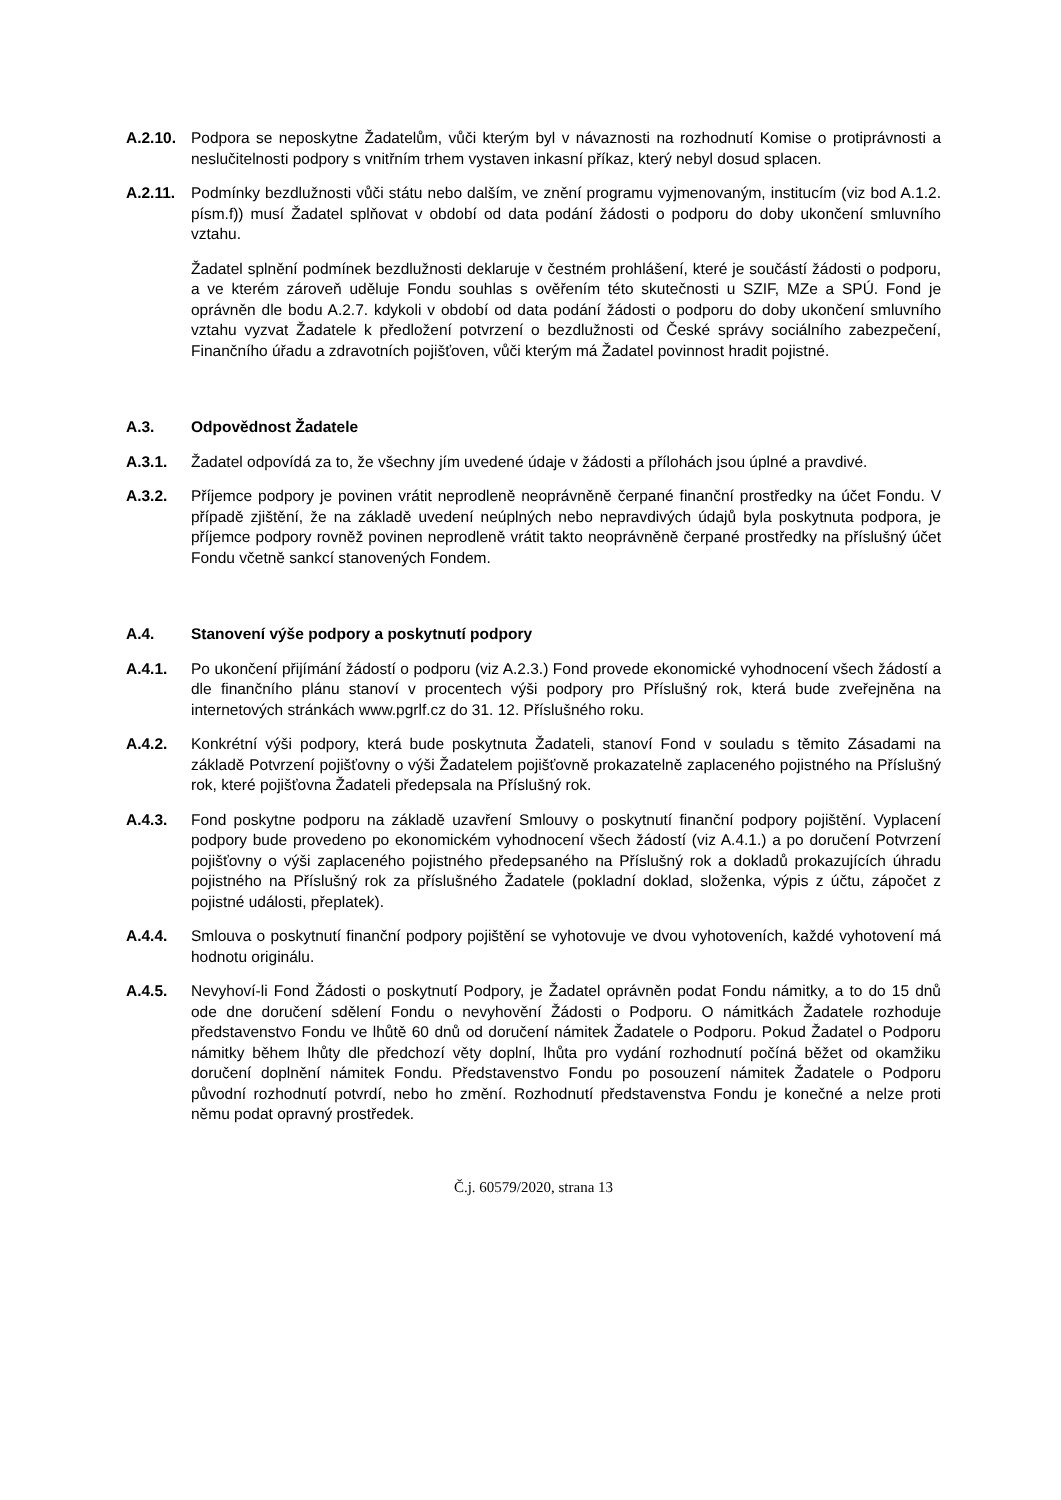A.2.10.
Podpora se neposkytne Žadatelům, vůči kterým byl v návaznosti na rozhodnutí Komise o protiprávnosti a neslučitelnosti podpory s vnitřním trhem vystaven inkasní příkaz, který nebyl dosud splacen.
A.2.11.
Podmínky bezdlužnosti vůči státu nebo dalším, ve znění programu vyjmenovaným, institucím (viz bod A.1.2. písm.f)) musí Žadatel splňovat v období od data podání žádosti o podporu do doby ukončení smluvního vztahu.
Žadatel splnění podmínek bezdlužnosti deklaruje v čestném prohlášení, které je součástí žádosti o podporu, a ve kterém zároveň uděluje Fondu souhlas s ověřením této skutečnosti u SZIF, MZe a SPÚ. Fond je oprávněn dle bodu A.2.7. kdykoli v období od data podání žádosti o podporu do doby ukončení smluvního vztahu vyzvat Žadatele k předložení potvrzení o bezdlužnosti od České správy sociálního zabezpečení, Finančního úřadu a zdravotních pojišťoven, vůči kterým má Žadatel povinnost hradit pojistné.
A.3. Odpovědnost Žadatele
A.3.1. Žadatel odpovídá za to, že všechny jím uvedené údaje v žádosti a přílohách jsou úplné a pravdivé.
A.3.2. Příjemce podpory je povinen vrátit neprodleně neoprávněně čerpané finanční prostředky na účet Fondu. V případě zjištění, že na základě uvedení neúplných nebo nepravdivých údajů byla poskytnuta podpora, je příjemce podpory rovněž povinen neprodleně vrátit takto neoprávněně čerpané prostředky na příslušný účet Fondu včetně sankcí stanovených Fondem.
A.4. Stanovení výše podpory a poskytnutí podpory
A.4.1. Po ukončení přijímání žádostí o podporu (viz A.2.3.) Fond provede ekonomické vyhodnocení všech žádostí a dle finančního plánu stanoví v procentech výši podpory pro Příslušný rok, která bude zveřejněna na internetových stránkách www.pgrlf.cz do 31. 12. Příslušného roku.
A.4.2. Konkrétní výši podpory, která bude poskytnuta Žadateli, stanoví Fond v souladu s těmito Zásadami na základě Potvrzení pojišťovny o výši Žadatelem pojišťovně prokazatelně zaplaceného pojistného na Příslušný rok, které pojišťovna Žadateli předepsala na Příslušný rok.
A.4.3. Fond poskytne podporu na základě uzavření Smlouvy o poskytnutí finanční podpory pojištění. Vyplacení podpory bude provedeno po ekonomickém vyhodnocení všech žádostí (viz A.4.1.) a po doručení Potvrzení pojišťovny o výši zaplaceného pojistného předepsaného na Příslušný rok a dokladů prokazujících úhradu pojistného na Příslušný rok za příslušného Žadatele (pokladní doklad, složenka, výpis z účtu, zápočet z pojistné události, přeplatek).
A.4.4. Smlouva o poskytnutí finanční podpory pojištění se vyhotovuje ve dvou vyhotoveních, každé vyhotovení má hodnotu originálu.
A.4.5. Nevyhoví-li Fond Žádosti o poskytnutí Podpory, je Žadatel oprávněn podat Fondu námitky, a to do 15 dnů ode dne doručení sdělení Fondu o nevyhovění Žádosti o Podporu. O námitkách Žadatele rozhoduje představenstvo Fondu ve lhůtě 60 dnů od doručení námitek Žadatele o Podporu. Pokud Žadatel o Podporu námitky během lhůty dle předchozí věty doplní, lhůta pro vydání rozhodnutí počíná běžet od okamžiku doručení doplnění námitek Fondu. Představenstvo Fondu po posouzení námitek Žadatele o Podporu původní rozhodnutí potvrdí, nebo ho změní. Rozhodnutí představenstva Fondu je konečné a nelze proti němu podat opravný prostředek.
Č.j. 60579/2020, strana 13